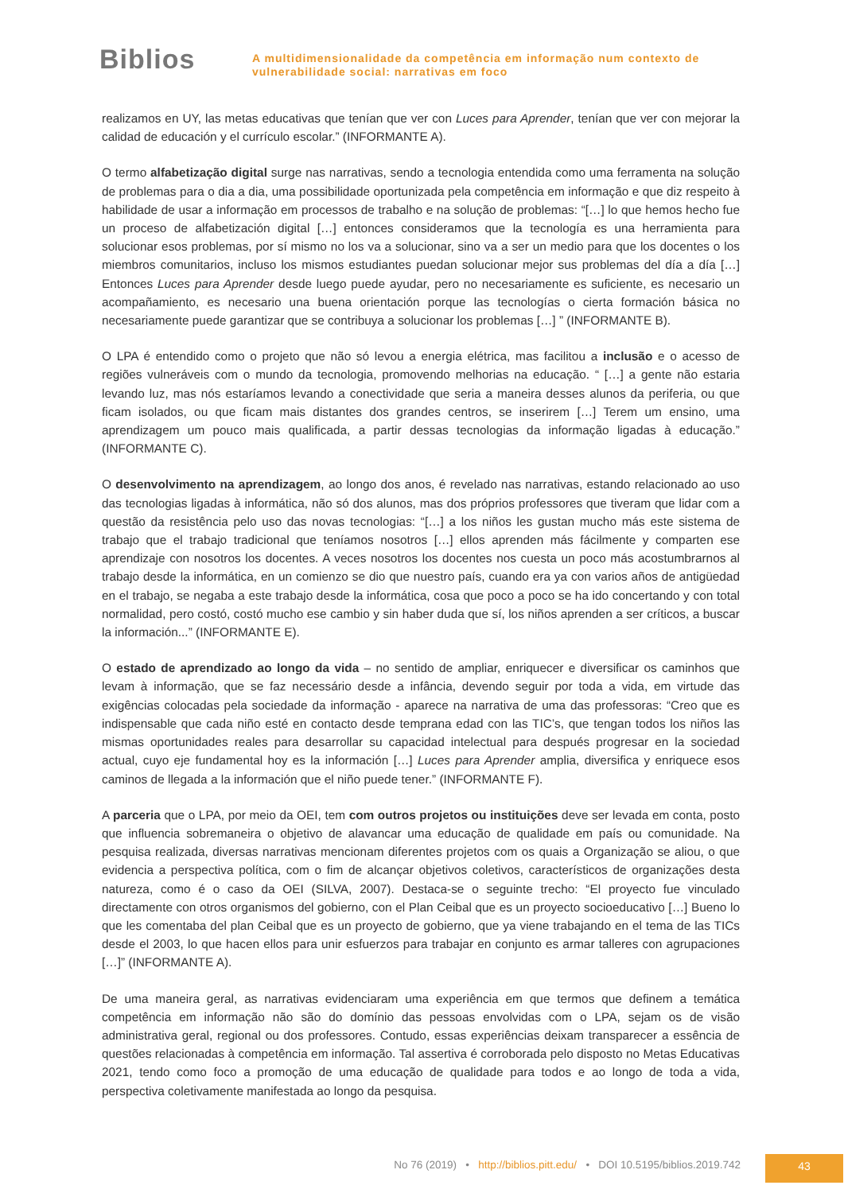Biblios
A multidimensionalidade da competência em informação num contexto de
vulnerabilidade social: narrativas em foco
realizamos en UY, las metas educativas que tenían que ver con Luces para Aprender, tenían que ver con mejorar la calidad de educación y el currículo escolar.” (INFORMANTE A).
O termo alfabetização digital surge nas narrativas, sendo a tecnologia entendida como uma ferramenta na solução de problemas para o dia a dia, uma possibilidade oportunizada pela competência em informação e que diz respeito à habilidade de usar a informação em processos de trabalho e na solução de problemas: “[…] lo que hemos hecho fue un proceso de alfabetización digital […] entonces consideramos que la tecnología es una herramienta para solucionar esos problemas, por sí mismo no los va a solucionar, sino va a ser un medio para que los docentes o los miembros comunitarios, incluso los mismos estudiantes puedan solucionar mejor sus problemas del día a día […] Entonces Luces para Aprender desde luego puede ayudar, pero no necesariamente es suficiente, es necesario un acompañamiento, es necesario una buena orientación porque las tecnologías o cierta formación básica no necesariamente puede garantizar que se contribuya a solucionar los problemas […] ” (INFORMANTE B).
O LPA é entendido como o projeto que não só levou a energia elétrica, mas facilitou a inclusão e o acesso de regiões vulneráveis com o mundo da tecnologia, promovendo melhorias na educação. “ […] a gente não estaria levando luz, mas nós estaríamos levando a conectividade que seria a maneira desses alunos da periferia, ou que ficam isolados, ou que ficam mais distantes dos grandes centros, se inserirem […] Terem um ensino, uma aprendizagem um pouco mais qualificada, a partir dessas tecnologias da informação ligadas à educação.” (INFORMANTE C).
O desenvolvimento na aprendizagem, ao longo dos anos, é revelado nas narrativas, estando relacionado ao uso das tecnologias ligadas à informática, não só dos alunos, mas dos próprios professores que tiveram que lidar com a questão da resistência pelo uso das novas tecnologias: “[…] a los niños les gustan mucho más este sistema de trabajo que el trabajo tradicional que teníamos nosotros […] ellos aprenden más fácilmente y comparten ese aprendizaje con nosotros los docentes. A veces nosotros los docentes nos cuesta un poco más acostumbrarnos al trabajo desde la informática, en un comienzo se dio que nuestro país, cuando era ya con varios años de antigüedad en el trabajo, se negaba a este trabajo desde la informática, cosa que poco a poco se ha ido concertando y con total normalidad, pero costó, costó mucho ese cambio y sin haber duda que sí, los niños aprenden a ser críticos, a buscar la información...” (INFORMANTE E).
O estado de aprendizado ao longo da vida – no sentido de ampliar, enriquecer e diversificar os caminhos que levam à informação, que se faz necessário desde a infância, devendo seguir por toda a vida, em virtude das exigências colocadas pela sociedade da informação - aparece na narrativa de uma das professoras: “Creo que es indispensable que cada niño esté en contacto desde temprana edad con las TIC’s, que tengan todos los niños las mismas oportunidades reales para desarrollar su capacidad intelectual para después progresar en la sociedad actual, cuyo eje fundamental hoy es la información […] Luces para Aprender amplia, diversifica y enriquece esos caminos de llegada a la información que el niño puede tener.” (INFORMANTE F).
A parceria que o LPA, por meio da OEI, tem com outros projetos ou instituições deve ser levada em conta, posto que influencia sobremaneira o objetivo de alavancar uma educação de qualidade em país ou comunidade. Na pesquisa realizada, diversas narrativas mencionam diferentes projetos com os quais a Organização se aliou, o que evidencia a perspectiva política, com o fim de alcançar objetivos coletivos, característicos de organizações desta natureza, como é o caso da OEI (SILVA, 2007). Destaca-se o seguinte trecho: “El proyecto fue vinculado directamente con otros organismos del gobierno, con el Plan Ceibal que es un proyecto socioeducativo […] Bueno lo que les comentaba del plan Ceibal que es un proyecto de gobierno, que ya viene trabajando en el tema de las TICs desde el 2003, lo que hacen ellos para unir esfuerzos para trabajar en conjunto es armar talleres con agrupaciones […]” (INFORMANTE A).
De uma maneira geral, as narrativas evidenciaram uma experiência em que termos que definem a temática competência em informação não são do domínio das pessoas envolvidas com o LPA, sejam os de visão administrativa geral, regional ou dos professores. Contudo, essas experiências deixam transparecer a essência de questões relacionadas à competência em informação. Tal assertiva é corroborada pelo disposto no Metas Educativas 2021, tendo como foco a promoção de uma educação de qualidade para todos e ao longo de toda a vida, perspectiva coletivamente manifestada ao longo da pesquisa.
No 76 (2019) • http://biblios.pitt.edu/ • DOI 10.5195/biblios.2019.742
43